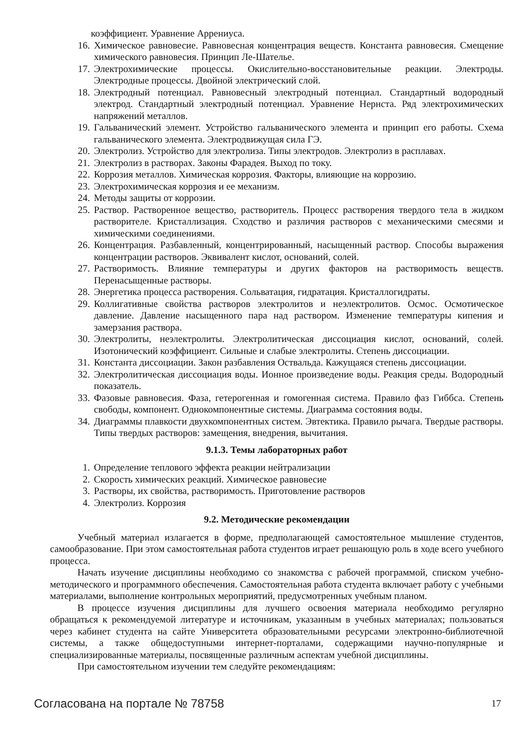коэффициент. Уравнение Аррениуса.
16. Химическое равновесие. Равновесная концентрация веществ. Константа равновесия. Смещение химического равновесия. Принцип Ле-Шателье.
17. Электрохимические процессы. Окислительно-восстановительные реакции. Электроды. Электродные процессы. Двойной электрический слой.
18. Электродный потенциал. Равновесный электродный потенциал. Стандартный водородный электрод. Стандартный электродный потенциал. Уравнение Нернста. Ряд электрохимических напряжений металлов.
19. Гальванический элемент. Устройство гальванического элемента и принцип его работы. Схема гальванического элемента. Электродвижущая сила ГЭ.
20. Электролиз. Устройство для электролиза. Типы электродов. Электролиз в расплавах.
21. Электролиз в растворах. Законы Фарадея. Выход по току.
22. Коррозия металлов. Химическая коррозия. Факторы, влияющие на коррозию.
23. Электрохимическая коррозия и ее механизм.
24. Методы защиты от коррозии.
25. Раствор. Растворенное вещество, растворитель. Процесс растворения твердого тела в жидком растворителе. Кристаллизация. Сходство и различия растворов с механическими смесями и химическими соединениями.
26. Концентрация. Разбавленный, концентрированный, насыщенный раствор. Способы выражения концентрации растворов. Эквивалент кислот, оснований, солей.
27. Растворимость. Влияние температуры и других факторов на растворимость веществ. Перенасыщенные растворы.
28. Энергетика процесса растворения. Сольватация, гидратация. Кристаллогидраты.
29. Коллигативные свойства растворов электролитов и неэлектролитов. Осмос. Осмотическое давление. Давление насыщенного пара над раствором. Изменение температуры кипения и замерзания раствора.
30. Электролиты, неэлектролиты. Электролитическая диссоциация кислот, оснований, солей. Изотонический коэффициент. Сильные и слабые электролиты. Степень диссоциации.
31. Константа диссоциации. Закон разбавления Оствальда. Кажущаяся степень диссоциации.
32. Электролитическая диссоциация воды. Ионное произведение воды. Реакция среды. Водородный показатель.
33. Фазовые равновесия. Фаза, гетерогенная и гомогенная система. Правило фаз Гиббса. Степень свободы, компонент. Однокомпонентные системы. Диаграмма состояния воды.
34. Диаграммы плавкости двухкомпонентных систем. Эвтектика. Правило рычага. Твердые растворы. Типы твердых растворов: замещения, внедрения, вычитания.
9.1.3. Темы лабораторных работ
1. Определение теплового эффекта реакции нейтрализации
2. Скорость химических реакций. Химическое равновесие
3. Растворы, их свойства, растворимость. Приготовление растворов
4. Электролиз. Коррозия
9.2. Методические рекомендации
Учебный материал излагается в форме, предполагающей самостоятельное мышление студентов, самообразование. При этом самостоятельная работа студентов играет решающую роль в ходе всего учебного процесса.
Начать изучение дисциплины необходимо со знакомства с рабочей программой, списком учебно-методического и программного обеспечения. Самостоятельная работа студента включает работу с учебными материалами, выполнение контрольных мероприятий, предусмотренных учебным планом.
В процессе изучения дисциплины для лучшего освоения материала необходимо регулярно обращаться к рекомендуемой литературе и источникам, указанным в учебных материалах; пользоваться через кабинет студента на сайте Университета образовательными ресурсами электронно-библиотечной системы, а также общедоступными интернет-порталами, содержащими научно-популярные и специализированные материалы, посвященные различным аспектам учебной дисциплины.
При самостоятельном изучении тем следуйте рекомендациям:
Согласована на портале № 78758 17